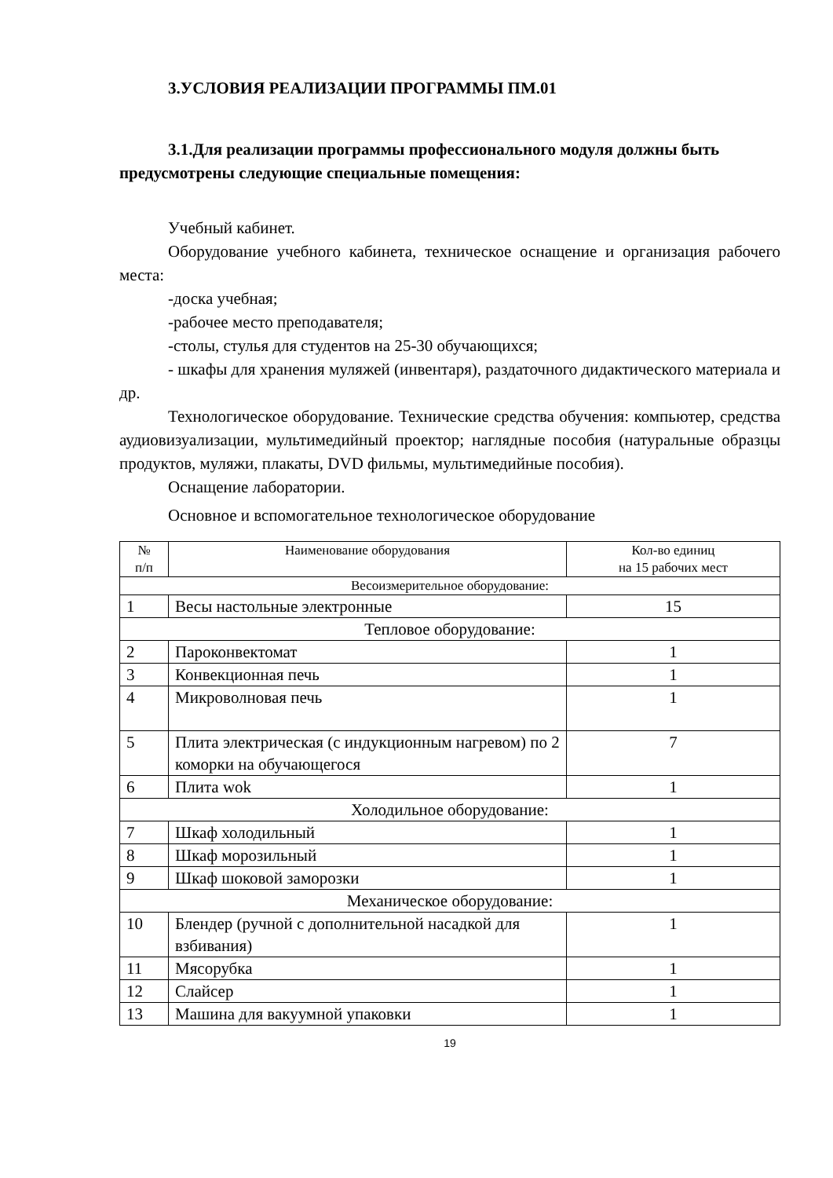3.УСЛОВИЯ РЕАЛИЗАЦИИ ПРОГРАММЫ ПМ.01
3.1.Для реализации программы профессионального модуля должны быть предусмотрены следующие специальные помещения:
Учебный кабинет.
Оборудование учебного кабинета, техническое оснащение и организация рабочего места:
-доска учебная;
-рабочее место преподавателя;
-столы, стулья для студентов на 25-30 обучающихся;
- шкафы для хранения муляжей (инвентаря), раздаточного дидактического материала и др.
Технологическое оборудование. Технические средства обучения: компьютер, средства аудиовизуализации, мультимедийный проектор; наглядные пособия (натуральные образцы продуктов, муляжи, плакаты, DVD фильмы, мультимедийные пособия).
Оснащение лаборатории.
Основное и вспомогательное технологическое оборудование
| № п/п | Наименование оборудования | Кол-во единиц на 15 рабочих мест |
| --- | --- | --- |
| Весоизмерительное оборудование: | | |
| 1 | Весы настольные электронные | 15 |
| Тепловое оборудование: | | |
| 2 | Пароконвектомат | 1 |
| 3 | Конвекционная печь | 1 |
| 4 | Микроволновая печь | 1 |
| 5 | Плита электрическая (с индукционным нагревом) по 2 коморки на обучающегося | 7 |
| 6 | Плита wok | 1 |
| Холодильное оборудование: | | |
| 7 | Шкаф холодильный | 1 |
| 8 | Шкаф морозильный | 1 |
| 9 | Шкаф шоковой заморозки | 1 |
| Механическое оборудование: | | |
| 10 | Блендер (ручной с дополнительной насадкой для взбивания) | 1 |
| 11 | Мясорубка | 1 |
| 12 | Слайсер | 1 |
| 13 | Машина для вакуумной упаковки | 1 |
19